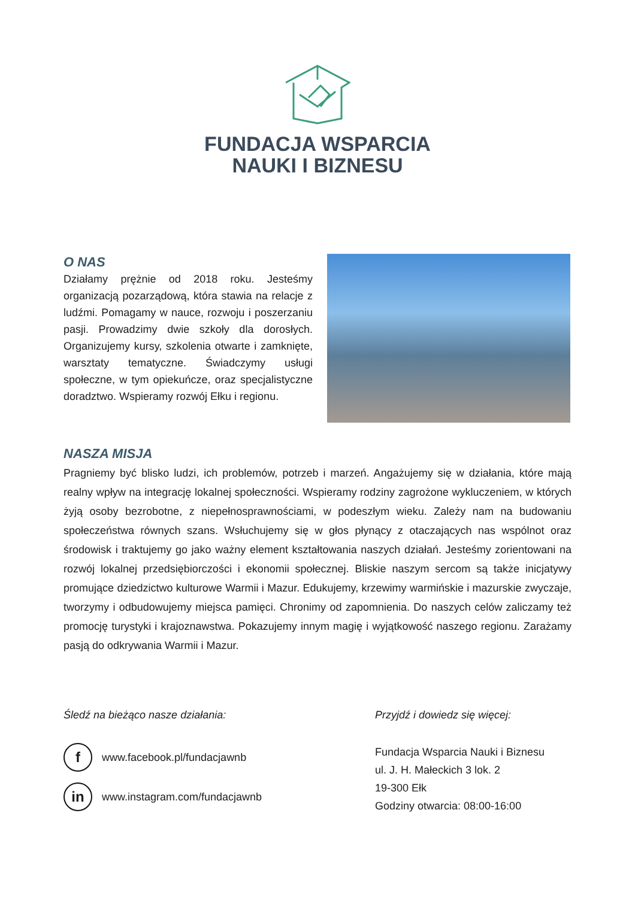FUNDACJA WSPARCIA
NAUKI I BIZNESU
O NAS
Działamy prężnie od 2018 roku. Jesteśmy organizacją pozarządową, która stawia na relacje z ludźmi. Pomagamy w nauce, rozwoju i poszerzaniu pasji. Prowadzimy dwie szkoły dla dorosłych. Organizujemy kursy, szkolenia otwarte i zamknięte, warsztaty tematyczne. Świadczymy usługi społeczne, w tym opiekuńcze, oraz specjalistyczne doradztwo. Wspieramy rozwój Ełku i regionu.
NASZA MISJA
Pragniemy być blisko ludzi, ich problemów, potrzeb i marzeń. Angażujemy się w działania, które mają realny wpływ na integrację lokalnej społeczności. Wspieramy rodziny zagrożone wykluczeniem, w których żyją osoby bezrobotne, z niepełnosprawnościami, w podeszłym wieku. Zależy nam na budowaniu społeczeństwa równych szans. Wsłuchujemy się w głos płynący z otaczających nas wspólnot oraz środowisk i traktujemy go jako ważny element kształtowania naszych działań. Jesteśmy zorientowani na rozwój lokalnej przedsiębiorczości i ekonomii społecznej. Bliskie naszym sercom są także inicjatywy promujące dziedzictwo kulturowe Warmii i Mazur. Edukujemy, krzewimy warmińskie i mazurskie zwyczaje, tworzymy i odbudowujemy miejsca pamięci. Chronimy od zapomnienia. Do naszych celów zaliczamy też promocję turystyki i krajoznawstwa. Pokazujemy innym magię i wyjątkowość naszego regionu. Zarażamy pasją do odkrywania Warmii i Mazur.
Śledź na bieżąco nasze działania:
f
www.facebook.pl/fundacjawnb
in
www.instagram.com/fundacjawnb
Przyjdź i dowiedz się więcej:
Fundacja Wsparcia Nauki i Biznesu
ul. J. H. Małeckich 3 lok. 2
19-300 Ełk
Godziny otwarcia: 08:00-16:00